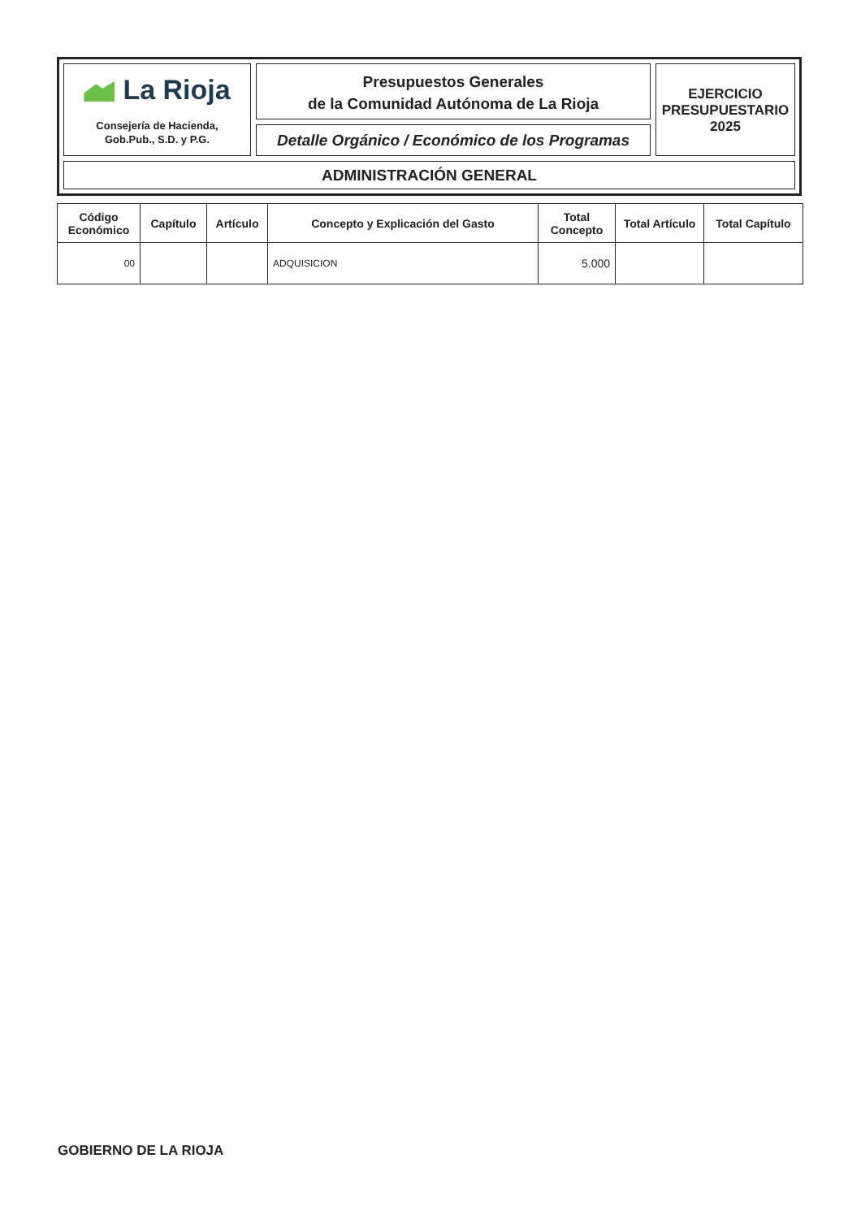La Rioja
Consejería de Hacienda,
Gob.Pub., S.D. y P.G.
Presupuestos Generales
de la Comunidad Autónoma de La Rioja
Detalle Orgánico / Económico de los Programas
EJERCICIO
PRESUPUESTARIO
2025
ADMINISTRACIÓN GENERAL
| Código Económico | Capítulo | Artículo | Concepto y Explicación del Gasto | Total Concepto | Total Artículo | Total Capítulo |
| --- | --- | --- | --- | --- | --- | --- |
| 00 | | | ADQUISICION | 5.000 | | |
GOBIERNO DE LA RIOJA